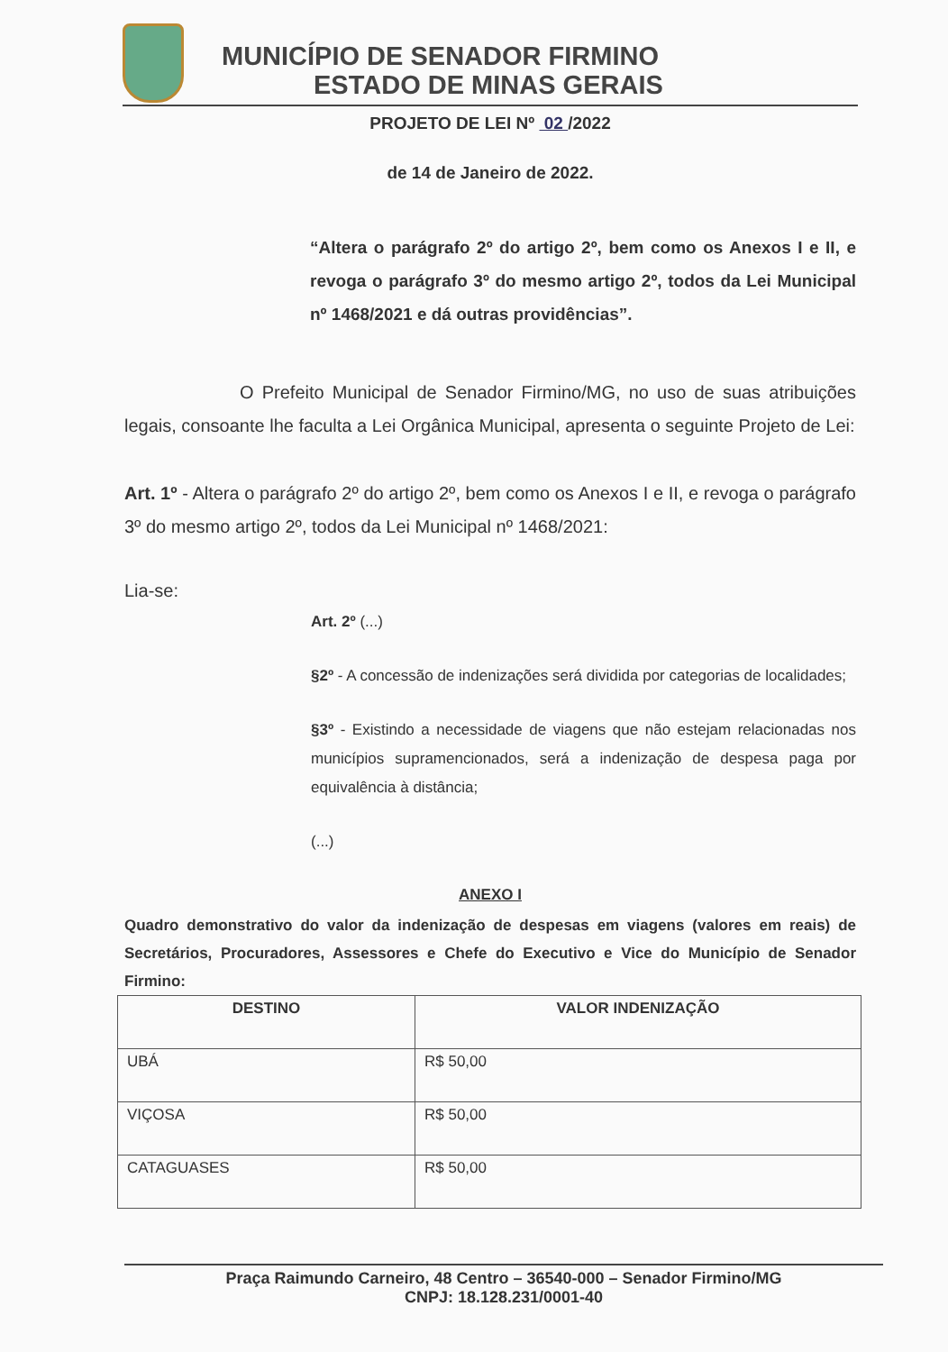MUNICÍPIO DE SENADOR FIRMINO
ESTADO DE MINAS GERAIS
PROJETO DE LEI Nº 02 /2022
de 14 de Janeiro de 2022.
“Altera o parágrafo 2º do artigo 2º, bem como os Anexos I e II, e revoga o parágrafo 3º do mesmo artigo 2º, todos da Lei Municipal nº 1468/2021 e dá outras providências”.
O Prefeito Municipal de Senador Firmino/MG, no uso de suas atribuições legais, consoante lhe faculta a Lei Orgânica Municipal, apresenta o seguinte Projeto de Lei:
Art. 1º - Altera o parágrafo 2º do artigo 2º, bem como os Anexos I e II, e revoga o parágrafo 3º do mesmo artigo 2º, todos da Lei Municipal nº 1468/2021:
Lia-se:
Art. 2º (...)
§2º - A concessão de indenizações será dividida por categorias de localidades;
§3º - Existindo a necessidade de viagens que não estejam relacionadas nos municípios supramencionados, será a indenização de despesa paga por equivalência à distância;
(...)
ANEXO I
Quadro demonstrativo do valor da indenização de despesas em viagens (valores em reais) de Secretários, Procuradores, Assessores e Chefe do Executivo e Vice do Município de Senador Firmino:
| DESTINO | VALOR INDENIZAÇÃO |
| --- | --- |
| UBÁ | R$ 50,00 |
| VIÇOSA | R$ 50,00 |
| CATAGUASES | R$ 50,00 |
Praça Raimundo Carneiro, 48 Centro – 36540-000 – Senador Firmino/MG
CNPJ: 18.128.231/0001-40